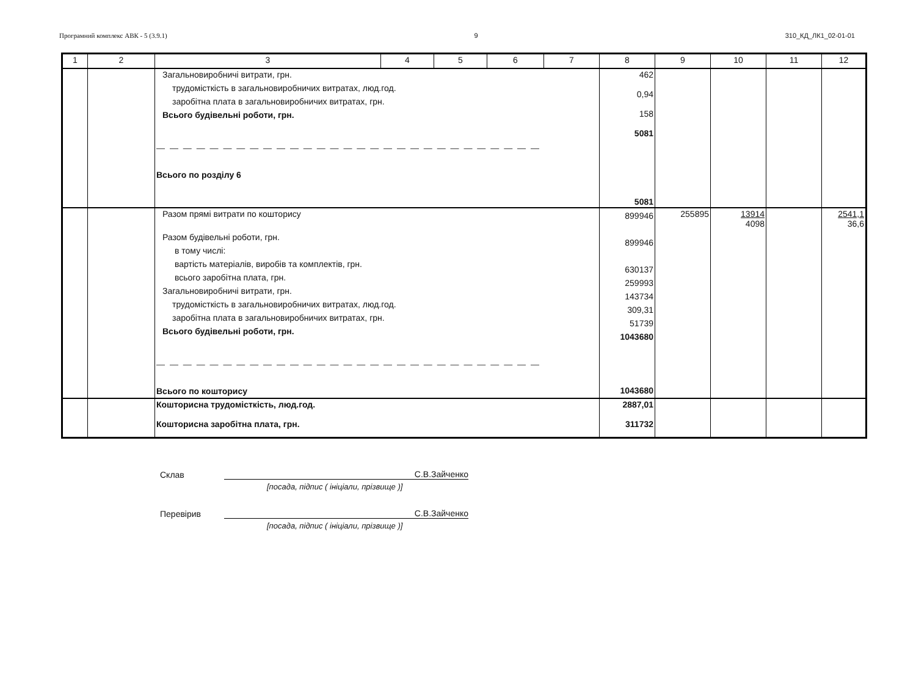Програмний комплекс АВК - 5 (3.9.1) 9 310_КД_ЛК1_02-01-01
| 1 | 2 | 3 | 4 | 5 | 6 | 7 | 8 | 9 | 10 | 11 | 12 |
| --- | --- | --- | --- | --- | --- | --- | --- | --- | --- | --- | --- |
| | | Загальновиробничі витрати, грн. трудомісткість в загальновиробничих витратах, люд.год. заробітна плата в загальновиробничих витратах, грн. Всього будівельні роботи, грн. — — — — — — — — — — — — — — — — — — — — — — — — — — — — — Всього по розділу 6 | | | | | 462 0,94 158 5081 5081 | | | | |
| | | Разом прямі витрати по кошторису Разом будівельні роботи, грн. в тому числі: вартість матеріалів, виробів та комплектів, грн. всього заробітна плата, грн. Загальновиробничі витрати, грн. трудомісткість в загальновиробничих витратах, люд.год. заробітна плата в загальновиробничих витратах, грн. Всього будівельні роботи, грн. — — — — — — — — — — — — — — — — — — — — — — — — — — — — — Всього по кошторису | | | | | 899946 899946 630137 259993 143734 309,31 51739 1043680 1043680 | 255895 | 13914 4098 | | 2541,1 36,6 |
| | | Кошторисна трудомісткість, люд.год. Кошторисна заробітна плата, грн. | | | | | 2887,01 311732 | | | | |
Склав С.В.Зайченко
[посада, підпис ( ініціали, прізвище )]
Перевірив С.В.Зайченко
[посада, підпис ( ініціали, прізвище )]